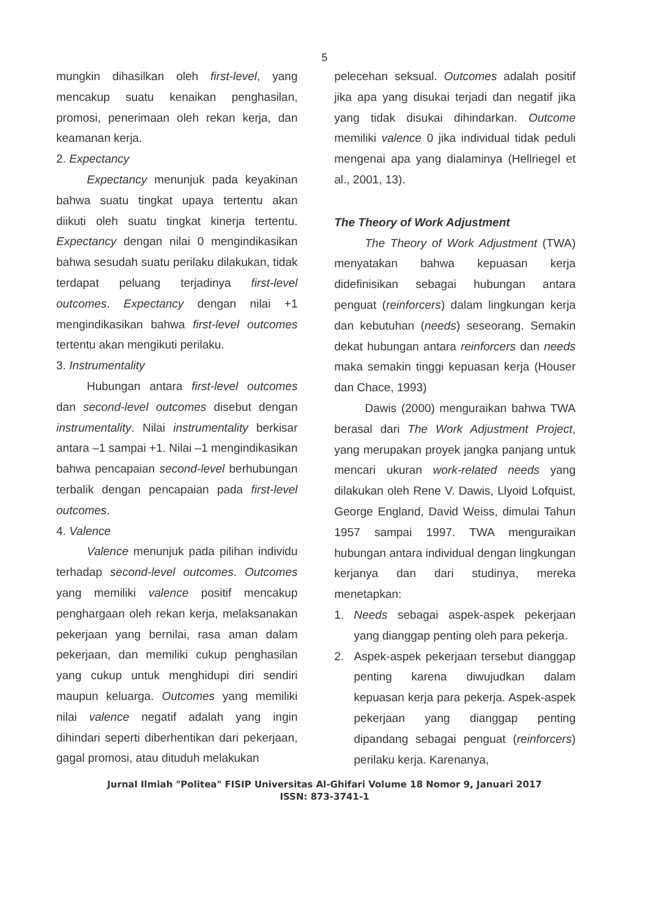5
mungkin dihasilkan oleh first-level, yang mencakup suatu kenaikan penghasilan, promosi, penerimaan oleh rekan kerja, dan keamanan kerja.
2. Expectancy
Expectancy menunjuk pada keyakinan bahwa suatu tingkat upaya tertentu akan diikuti oleh suatu tingkat kinerja tertentu. Expectancy dengan nilai 0 mengindikasikan bahwa sesudah suatu perilaku dilakukan, tidak terdapat peluang terjadinya first-level outcomes. Expectancy dengan nilai +1 mengindikasikan bahwa first-level outcomes tertentu akan mengikuti perilaku.
3. Instrumentality
Hubungan antara first-level outcomes dan second-level outcomes disebut dengan instrumentality. Nilai instrumentality berkisar antara –1 sampai +1. Nilai –1 mengindikasikan bahwa pencapaian second-level berhubungan terbalik dengan pencapaian pada first-level outcomes.
4. Valence
Valence menunjuk pada pilihan individu terhadap second-level outcomes. Outcomes yang memiliki valence positif mencakup penghargaan oleh rekan kerja, melaksanakan pekerjaan yang bernilai, rasa aman dalam pekerjaan, dan memiliki cukup penghasilan yang cukup untuk menghidupi diri sendiri maupun keluarga. Outcomes yang memiliki nilai valence negatif adalah yang ingin dihindari seperti diberhentikan dari pekerjaan, gagal promosi, atau dituduh melakukan
pelecehan seksual. Outcomes adalah positif jika apa yang disukai terjadi dan negatif jika yang tidak disukai dihindarkan. Outcome memiliki valence 0 jika individual tidak peduli mengenai apa yang dialaminya (Hellriegel et al., 2001, 13).
The Theory of Work Adjustment
The Theory of Work Adjustment (TWA) menyatakan bahwa kepuasan kerja didefinisikan sebagai hubungan antara penguat (reinforcers) dalam lingkungan kerja dan kebutuhan (needs) seseorang. Semakin dekat hubungan antara reinforcers dan needs maka semakin tinggi kepuasan kerja (Houser dan Chace, 1993)
Dawis (2000) menguraikan bahwa TWA berasal dari The Work Adjustment Project, yang merupakan proyek jangka panjang untuk mencari ukuran work-related needs yang dilakukan oleh Rene V. Dawis, Llyoid Lofquist, George England, David Weiss, dimulai Tahun 1957 sampai 1997. TWA menguraikan hubungan antara individual dengan lingkungan kerjanya dan dari studinya, mereka menetapkan:
1. Needs sebagai aspek-aspek pekerjaan yang dianggap penting oleh para pekerja.
2. Aspek-aspek pekerjaan tersebut dianggap penting karena diwujudkan dalam kepuasan kerja para pekerja. Aspek-aspek pekerjaan yang dianggap penting dipandang sebagai penguat (reinforcers) perilaku kerja. Karenanya,
Jurnal Ilmiah "Politea" FISIP Universitas Al-Ghifari Volume 18 Nomor 9, Januari 2017
ISSN: 873-3741-1